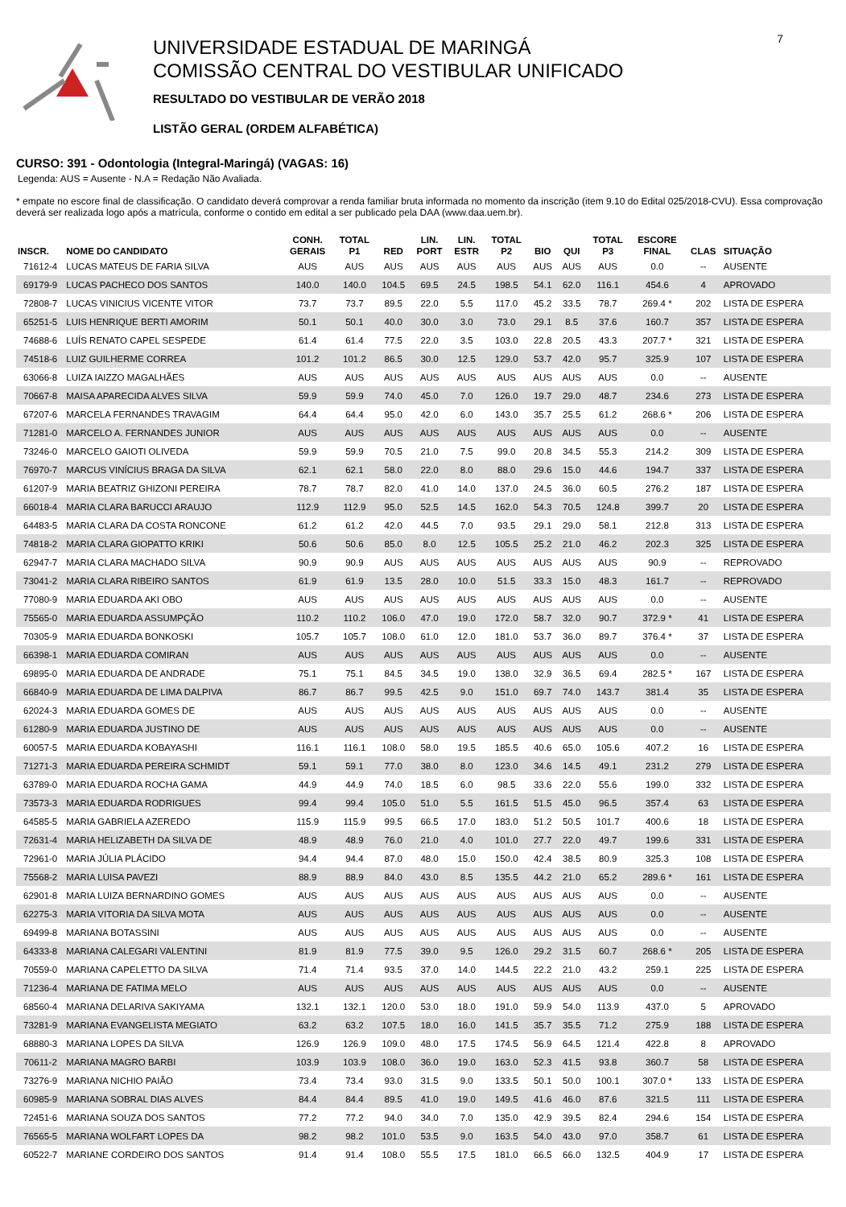UNIVERSIDADE ESTADUAL DE MARINGÁ
COMISSÃO CENTRAL DO VESTIBULAR UNIFICADO
RESULTADO DO VESTIBULAR DE VERÃO 2018
LISTÃO GERAL (ORDEM ALFABÉTICA)
7
CURSO: 391 - Odontologia (Integral-Maringá) (VAGAS: 16)
Legenda: AUS = Ausente - N.A = Redação Não Avaliada.
* empate no escore final de classificação. O candidato deverá comprovar a renda familiar bruta informada no momento da inscrição (item 9.10 do Edital 025/2018-CVU). Essa comprovação deverá ser realizada logo após a matrícula, conforme o contido em edital a ser publicado pela DAA (www.daa.uem.br).
| INSCR. | NOME DO CANDIDATO | CONH. GERAIS | TOTAL P1 | RED | LIN. PORT | LIN. ESTR | TOTAL P2 | BIO | QUI | TOTAL P3 | ESCORE FINAL | CLAS | SITUAÇÃO |
| --- | --- | --- | --- | --- | --- | --- | --- | --- | --- | --- | --- | --- | --- |
| 71612-4 | LUCAS MATEUS DE FARIA SILVA | AUS | AUS | AUS | AUS | AUS | AUS | AUS | AUS | AUS | 0.0 | -- | AUSENTE |
| 69179-9 | LUCAS PACHECO DOS SANTOS | 140.0 | 140.0 | 104.5 | 69.5 | 24.5 | 198.5 | 54.1 | 62.0 | 116.1 | 454.6 | 4 | APROVADO |
| 72808-7 | LUCAS VINICIUS VICENTE VITOR | 73.7 | 73.7 | 89.5 | 22.0 | 5.5 | 117.0 | 45.2 | 33.5 | 78.7 | 269.4 * | 202 | LISTA DE ESPERA |
| 65251-5 | LUIS HENRIQUE BERTI AMORIM | 50.1 | 50.1 | 40.0 | 30.0 | 3.0 | 73.0 | 29.1 | 8.5 | 37.6 | 160.7 | 357 | LISTA DE ESPERA |
| 74688-6 | LUÍS RENATO CAPEL SESPEDE | 61.4 | 61.4 | 77.5 | 22.0 | 3.5 | 103.0 | 22.8 | 20.5 | 43.3 | 207.7 * | 321 | LISTA DE ESPERA |
| 74518-6 | LUIZ GUILHERME CORREA | 101.2 | 101.2 | 86.5 | 30.0 | 12.5 | 129.0 | 53.7 | 42.0 | 95.7 | 325.9 | 107 | LISTA DE ESPERA |
| 63066-8 | LUIZA IAIZZO MAGALHÃES | AUS | AUS | AUS | AUS | AUS | AUS | AUS | AUS | AUS | 0.0 | -- | AUSENTE |
| 70667-8 | MAISA APARECIDA ALVES SILVA | 59.9 | 59.9 | 74.0 | 45.0 | 7.0 | 126.0 | 19.7 | 29.0 | 48.7 | 234.6 | 273 | LISTA DE ESPERA |
| 67207-6 | MARCELA FERNANDES TRAVAGIM | 64.4 | 64.4 | 95.0 | 42.0 | 6.0 | 143.0 | 35.7 | 25.5 | 61.2 | 268.6 * | 206 | LISTA DE ESPERA |
| 71281-0 | MARCELO A. FERNANDES JUNIOR | AUS | AUS | AUS | AUS | AUS | AUS | AUS | AUS | AUS | 0.0 | -- | AUSENTE |
| 73246-0 | MARCELO GAIOTI OLIVEDA | 59.9 | 59.9 | 70.5 | 21.0 | 7.5 | 99.0 | 20.8 | 34.5 | 55.3 | 214.2 | 309 | LISTA DE ESPERA |
| 76970-7 | MARCUS VINÍCIUS BRAGA DA SILVA | 62.1 | 62.1 | 58.0 | 22.0 | 8.0 | 88.0 | 29.6 | 15.0 | 44.6 | 194.7 | 337 | LISTA DE ESPERA |
| 61207-9 | MARIA BEATRIZ GHIZONI PEREIRA | 78.7 | 78.7 | 82.0 | 41.0 | 14.0 | 137.0 | 24.5 | 36.0 | 60.5 | 276.2 | 187 | LISTA DE ESPERA |
| 66018-4 | MARIA CLARA BARUCCI ARAUJO | 112.9 | 112.9 | 95.0 | 52.5 | 14.5 | 162.0 | 54.3 | 70.5 | 124.8 | 399.7 | 20 | LISTA DE ESPERA |
| 64483-5 | MARIA CLARA DA COSTA RONCONE | 61.2 | 61.2 | 42.0 | 44.5 | 7.0 | 93.5 | 29.1 | 29.0 | 58.1 | 212.8 | 313 | LISTA DE ESPERA |
| 74818-2 | MARIA CLARA GIOPATTO KRIKI | 50.6 | 50.6 | 85.0 | 8.0 | 12.5 | 105.5 | 25.2 | 21.0 | 46.2 | 202.3 | 325 | LISTA DE ESPERA |
| 62947-7 | MARIA CLARA MACHADO SILVA | 90.9 | 90.9 | AUS | AUS | AUS | AUS | AUS | AUS | AUS | 90.9 | -- | REPROVADO |
| 73041-2 | MARIA CLARA RIBEIRO SANTOS | 61.9 | 61.9 | 13.5 | 28.0 | 10.0 | 51.5 | 33.3 | 15.0 | 48.3 | 161.7 | -- | REPROVADO |
| 77080-9 | MARIA EDUARDA AKI OBO | AUS | AUS | AUS | AUS | AUS | AUS | AUS | AUS | AUS | 0.0 | -- | AUSENTE |
| 75565-0 | MARIA EDUARDA ASSUMPÇÃO | 110.2 | 110.2 | 106.0 | 47.0 | 19.0 | 172.0 | 58.7 | 32.0 | 90.7 | 372.9 * | 41 | LISTA DE ESPERA |
| 70305-9 | MARIA EDUARDA BONKOSKI | 105.7 | 105.7 | 108.0 | 61.0 | 12.0 | 181.0 | 53.7 | 36.0 | 89.7 | 376.4 * | 37 | LISTA DE ESPERA |
| 66398-1 | MARIA EDUARDA COMIRAN | AUS | AUS | AUS | AUS | AUS | AUS | AUS | AUS | AUS | 0.0 | -- | AUSENTE |
| 69895-0 | MARIA EDUARDA DE ANDRADE | 75.1 | 75.1 | 84.5 | 34.5 | 19.0 | 138.0 | 32.9 | 36.5 | 69.4 | 282.5 * | 167 | LISTA DE ESPERA |
| 66840-9 | MARIA EDUARDA DE LIMA DALPIVA | 86.7 | 86.7 | 99.5 | 42.5 | 9.0 | 151.0 | 69.7 | 74.0 | 143.7 | 381.4 | 35 | LISTA DE ESPERA |
| 62024-3 | MARIA EDUARDA GOMES DE | AUS | AUS | AUS | AUS | AUS | AUS | AUS | AUS | AUS | 0.0 | -- | AUSENTE |
| 61280-9 | MARIA EDUARDA JUSTINO DE | AUS | AUS | AUS | AUS | AUS | AUS | AUS | AUS | AUS | 0.0 | -- | AUSENTE |
| 60057-5 | MARIA EDUARDA KOBAYASHI | 116.1 | 116.1 | 108.0 | 58.0 | 19.5 | 185.5 | 40.6 | 65.0 | 105.6 | 407.2 | 16 | LISTA DE ESPERA |
| 71271-3 | MARIA EDUARDA PEREIRA SCHMIDT | 59.1 | 59.1 | 77.0 | 38.0 | 8.0 | 123.0 | 34.6 | 14.5 | 49.1 | 231.2 | 279 | LISTA DE ESPERA |
| 63789-0 | MARIA EDUARDA ROCHA GAMA | 44.9 | 44.9 | 74.0 | 18.5 | 6.0 | 98.5 | 33.6 | 22.0 | 55.6 | 199.0 | 332 | LISTA DE ESPERA |
| 73573-3 | MARIA EDUARDA RODRIGUES | 99.4 | 99.4 | 105.0 | 51.0 | 5.5 | 161.5 | 51.5 | 45.0 | 96.5 | 357.4 | 63 | LISTA DE ESPERA |
| 64585-5 | MARIA GABRIELA AZEREDO | 115.9 | 115.9 | 99.5 | 66.5 | 17.0 | 183.0 | 51.2 | 50.5 | 101.7 | 400.6 | 18 | LISTA DE ESPERA |
| 72631-4 | MARIA HELIZABETH DA SILVA DE | 48.9 | 48.9 | 76.0 | 21.0 | 4.0 | 101.0 | 27.7 | 22.0 | 49.7 | 199.6 | 331 | LISTA DE ESPERA |
| 72961-0 | MARIA JÚLIA PLÁCIDO | 94.4 | 94.4 | 87.0 | 48.0 | 15.0 | 150.0 | 42.4 | 38.5 | 80.9 | 325.3 | 108 | LISTA DE ESPERA |
| 75568-2 | MARIA LUISA PAVEZI | 88.9 | 88.9 | 84.0 | 43.0 | 8.5 | 135.5 | 44.2 | 21.0 | 65.2 | 289.6 * | 161 | LISTA DE ESPERA |
| 62901-8 | MARIA LUIZA BERNARDINO GOMES | AUS | AUS | AUS | AUS | AUS | AUS | AUS | AUS | AUS | 0.0 | -- | AUSENTE |
| 62275-3 | MARIA VITORIA DA SILVA MOTA | AUS | AUS | AUS | AUS | AUS | AUS | AUS | AUS | AUS | 0.0 | -- | AUSENTE |
| 69499-8 | MARIANA BOTASSINI | AUS | AUS | AUS | AUS | AUS | AUS | AUS | AUS | AUS | 0.0 | -- | AUSENTE |
| 64333-8 | MARIANA CALEGARI VALENTINI | 81.9 | 81.9 | 77.5 | 39.0 | 9.5 | 126.0 | 29.2 | 31.5 | 60.7 | 268.6 * | 205 | LISTA DE ESPERA |
| 70559-0 | MARIANA CAPELETTO DA SILVA | 71.4 | 71.4 | 93.5 | 37.0 | 14.0 | 144.5 | 22.2 | 21.0 | 43.2 | 259.1 | 225 | LISTA DE ESPERA |
| 71236-4 | MARIANA DE FATIMA MELO | AUS | AUS | AUS | AUS | AUS | AUS | AUS | AUS | AUS | 0.0 | -- | AUSENTE |
| 68560-4 | MARIANA DELARIVA SAKIYAMA | 132.1 | 132.1 | 120.0 | 53.0 | 18.0 | 191.0 | 59.9 | 54.0 | 113.9 | 437.0 | 5 | APROVADO |
| 73281-9 | MARIANA EVANGELISTA MEGIATO | 63.2 | 63.2 | 107.5 | 18.0 | 16.0 | 141.5 | 35.7 | 35.5 | 71.2 | 275.9 | 188 | LISTA DE ESPERA |
| 68880-3 | MARIANA LOPES DA SILVA | 126.9 | 126.9 | 109.0 | 48.0 | 17.5 | 174.5 | 56.9 | 64.5 | 121.4 | 422.8 | 8 | APROVADO |
| 70611-2 | MARIANA MAGRO BARBI | 103.9 | 103.9 | 108.0 | 36.0 | 19.0 | 163.0 | 52.3 | 41.5 | 93.8 | 360.7 | 58 | LISTA DE ESPERA |
| 73276-9 | MARIANA NICHIO PAIÃO | 73.4 | 73.4 | 93.0 | 31.5 | 9.0 | 133.5 | 50.1 | 50.0 | 100.1 | 307.0 * | 133 | LISTA DE ESPERA |
| 60985-9 | MARIANA SOBRAL DIAS ALVES | 84.4 | 84.4 | 89.5 | 41.0 | 19.0 | 149.5 | 41.6 | 46.0 | 87.6 | 321.5 | 111 | LISTA DE ESPERA |
| 72451-6 | MARIANA SOUZA DOS SANTOS | 77.2 | 77.2 | 94.0 | 34.0 | 7.0 | 135.0 | 42.9 | 39.5 | 82.4 | 294.6 | 154 | LISTA DE ESPERA |
| 76565-5 | MARIANA WOLFART LOPES DA | 98.2 | 98.2 | 101.0 | 53.5 | 9.0 | 163.5 | 54.0 | 43.0 | 97.0 | 358.7 | 61 | LISTA DE ESPERA |
| 60522-7 | MARIANE CORDEIRO DOS SANTOS | 91.4 | 91.4 | 108.0 | 55.5 | 17.5 | 181.0 | 66.5 | 66.0 | 132.5 | 404.9 | 17 | LISTA DE ESPERA |